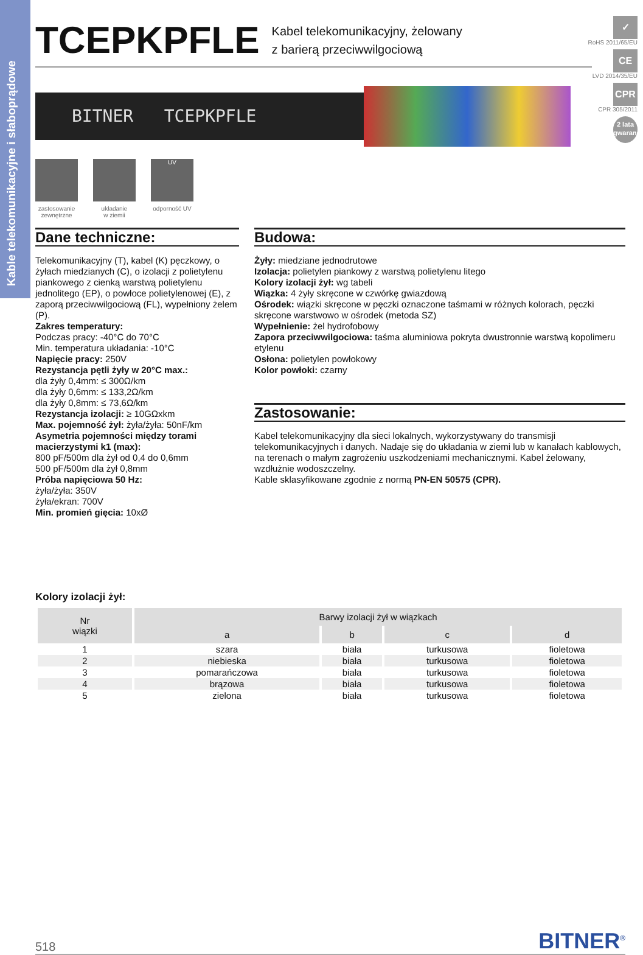Kable telekomunikacyjne i słaboprądowe
TCEPKPFLE
Kabel telekomunikacyjny, żelowany
z barierą przeciwwilgociową
✓
RoHS 2011/65/EU
CE
LVD 2014/35/EU
CPR
CPR 305/2011
2 lata gwarancji
BITNER TCEPKPFLE
zastosowanie
zewnętrzne
układanie
w ziemii
UV
odporność UV
Dane techniczne:
Telekomunikacyjny (T), kabel (K) pęczkowy, o żyłach miedzianych (C), o izolacji z polietylenu piankowego z cienką warstwą polietylenu jednolitego (EP), o powłoce polietylenowej (E), z zaporą przeciwwilgociową (FL), wypełniony żelem (P).
Zakres temperatury:
Podczas pracy: -40°C do 70°C
Min. temperatura układania: -10°C
Napięcie pracy: 250V
Rezystancja pętli żyły w 20°C max.:
dla żyły 0,4mm: ≤ 300Ω/km
dla żyły 0,6mm: ≤ 133,2Ω/km
dla żyły 0,8mm: ≤ 73,6Ω/km
Rezystancja izolacji: ≥ 10GΩxkm
Max. pojemność żył: żyła/żyła: 50nF/km
Asymetria pojemności między torami macierzystymi k1 (max):
800 pF/500m dla żył od 0,4 do 0,6mm
500 pF/500m dla żył 0,8mm
Próba napięciowa 50 Hz:
żyła/żyła: 350V
żyła/ekran: 700V
Min. promień gięcia: 10xØ
Budowa:
Żyły: miedziane jednodrutowe
Izolacja: polietylen piankowy z warstwą polietylenu litego
Kolory izolacji żył: wg tabeli
Wiązka: 4 żyły skręcone w czwórkę gwiazdową
Ośrodek: wiązki skręcone w pęczki oznaczone taśmami w różnych kolorach, pęczki skręcone warstwowo w ośrodek (metoda SZ)
Wypełnienie: żel hydrofobowy
Zapora przeciwwilgociowa: taśma aluminiowa pokryta dwustronnie warstwą kopolimeru etylenu
Osłona: polietylen powłokowy
Kolor powłoki: czarny
Zastosowanie:
Kabel telekomunikacyjny dla sieci lokalnych, wykorzystywany do transmisji telekomunikacyjnych i danych. Nadaje się do układania w ziemi lub w kanałach kablowych, na terenach o małym zagrożeniu uszkodzeniami mechanicznymi. Kabel żelowany, wzdłużnie wodoszczelny.
Kable sklasyfikowane zgodnie z normą PN-EN 50575 (CPR).
Kolory izolacji żył:
| Nr wiązki | Barwy izolacji żył w wiązkach | | | |
| --- | --- | --- | --- | --- |
| | a | b | c | d |
| 1 | szara | biała | turkusowa | fioletowa |
| 2 | niebieska | biała | turkusowa | fioletowa |
| 3 | pomarańczowa | biała | turkusowa | fioletowa |
| 4 | brązowa | biała | turkusowa | fioletowa |
| 5 | zielona | biała | turkusowa | fioletowa |
518 BITNER<sup>®</sup>